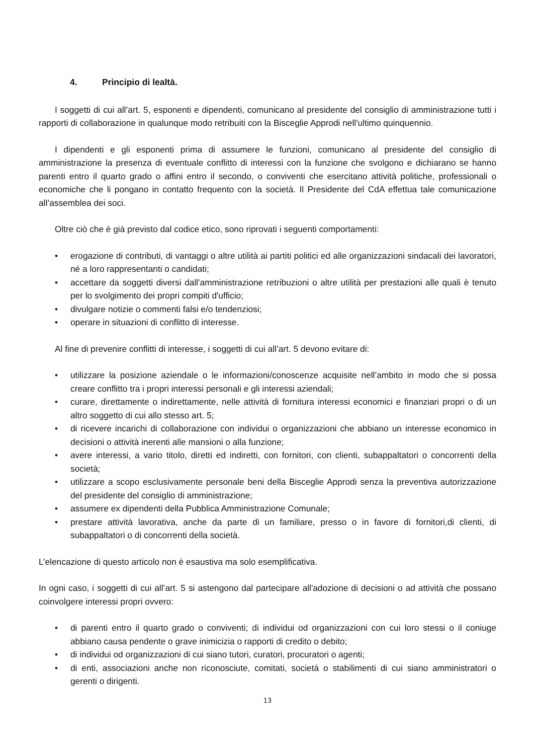4. Principio di lealtà.
I soggetti di cui all’art. 5, esponenti e dipendenti, comunicano al presidente del consiglio di amministrazione tutti i rapporti di collaborazione in qualunque modo retribuiti con la Bisceglie Approdi nell'ultimo quinquennio.
I dipendenti e gli esponenti prima di assumere le funzioni, comunicano al presidente del consiglio di amministrazione la presenza di eventuale conflitto di interessi con la funzione che svolgono e dichiarano se hanno parenti entro il quarto grado o affini entro il secondo, o conviventi che esercitano attività politiche, professionali o economiche che li pongano in contatto frequento con la società. Il Presidente del CdA effettua tale comunicazione all’assemblea dei soci.
Oltre ciò che è già previsto dal codice etico, sono riprovati i seguenti comportamenti:
• erogazione di contributi, di vantaggi o altre utilità ai partiti politici ed alle organizzazioni sindacali dei lavoratori, né a loro rappresentanti o candidati;
• accettare da soggetti diversi dall'amministrazione retribuzioni o altre utilità per prestazioni alle quali è tenuto per lo svolgimento dei propri compiti d'ufficio;
• divulgare notizie o commenti falsi e/o tendenziosi;
• operare in situazioni di conflitto di interesse.
Al fine di prevenire conflitti di interesse, i soggetti di cui all’art. 5 devono evitare di:
• utilizzare la posizione aziendale o le informazioni/conoscenze acquisite nell’ambito in modo che si possa creare conflitto tra i propri interessi personali e gli interessi aziendali;
• curare, direttamente o indirettamente, nelle attività di fornitura interessi economici e finanziari propri o di un altro soggetto di cui allo stesso art. 5;
• di ricevere incarichi di collaborazione con individui o organizzazioni che abbiano un interesse economico in decisioni o attività inerenti alle mansioni o alla funzione;
• avere interessi, a vario titolo, diretti ed indiretti, con fornitori, con clienti, subappaltatori o concorrenti della società;
• utilizzare a scopo esclusivamente personale beni della Bisceglie Approdi senza la preventiva autorizzazione del presidente del consiglio di amministrazione;
• assumere ex dipendenti della Pubblica Amministrazione Comunale;
• prestare attività lavorativa, anche da parte di un familiare, presso o in favore di fornitori,di clienti, di subappaltatori o di concorrenti della società.
L’elencazione di questo articolo non è esaustiva ma solo esemplificativa.
In ogni caso, i soggetti di cui all’art. 5 si astengono dal partecipare all'adozione di decisioni o ad attività che possano coinvolgere interessi propri ovvero:
• di parenti entro il quarto grado o conviventi; di individui od organizzazioni con cui loro stessi o il coniuge abbiano causa pendente o grave inimicizia o rapporti di credito o debito;
• di individui od organizzazioni di cui siano tutori, curatori, procuratori o agenti;
• di enti, associazioni anche non riconosciute, comitati, società o stabilimenti di cui siano amministratori o gerenti o dirigenti.
13